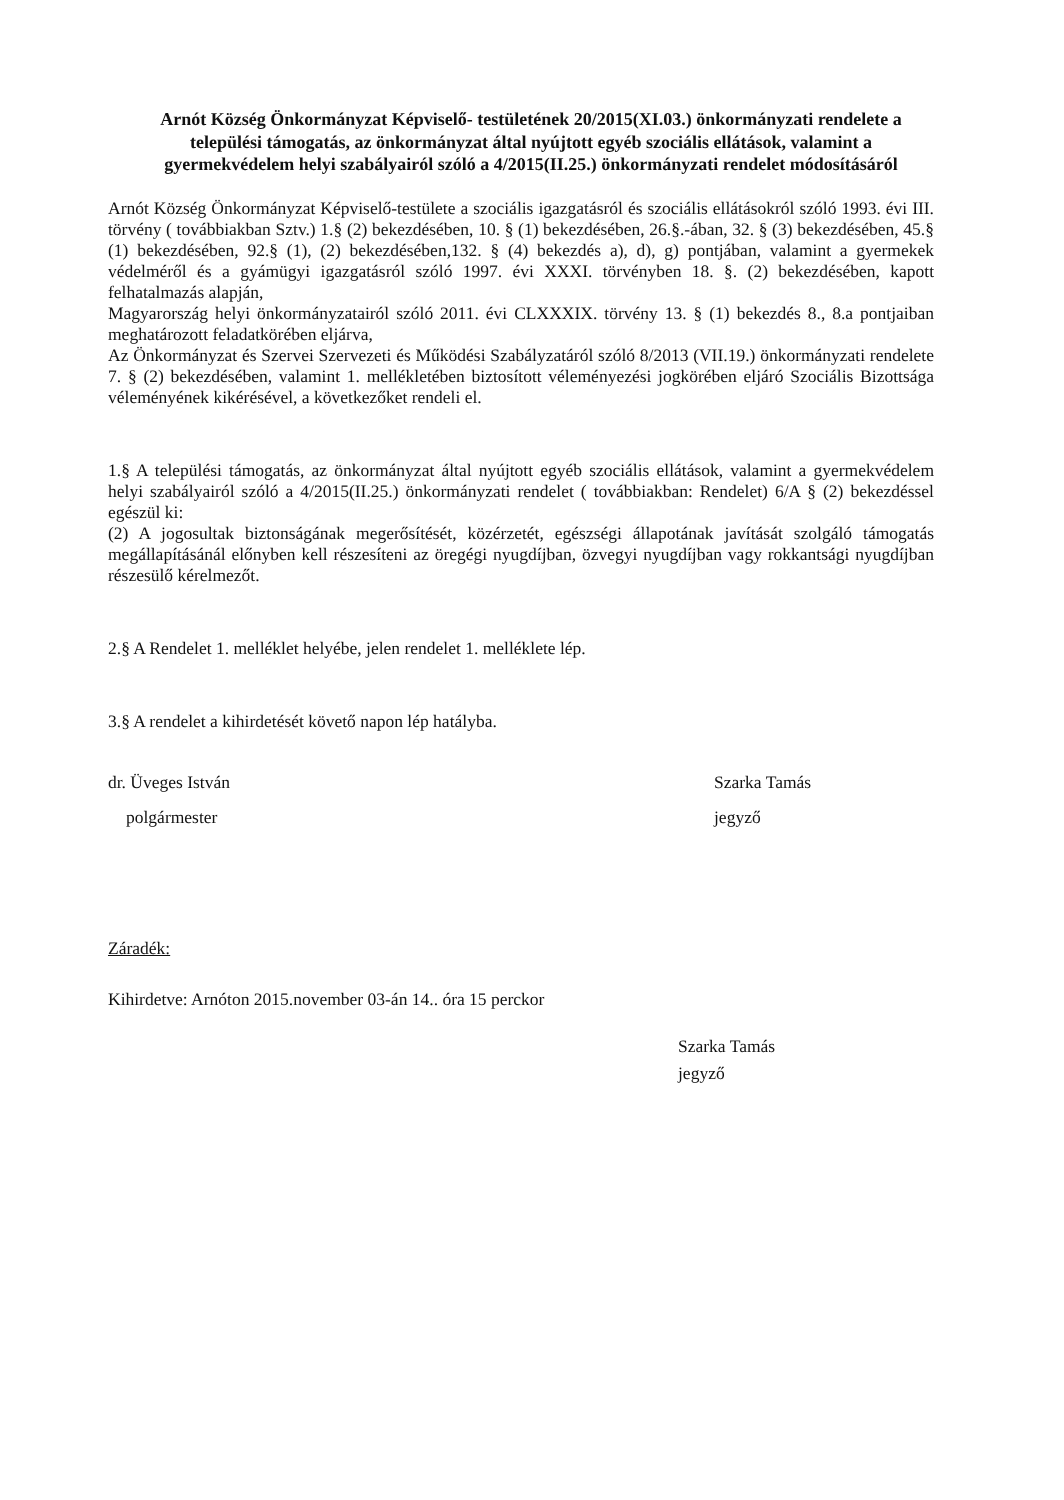Arnót Község Önkormányzat Képviselő- testületének 20/2015(XI.03.) önkormányzati rendelete a települési támogatás, az önkormányzat által nyújtott egyéb szociális ellátások, valamint a gyermekvédelem helyi szabályairól szóló a 4/2015(II.25.) önkormányzati rendelet módosításáról
Arnót Község Önkormányzat Képviselő-testülete a szociális igazgatásról és szociális ellátásokról szóló 1993. évi III. törvény ( továbbiakban Sztv.) 1.§ (2) bekezdésében, 10. § (1) bekezdésében, 26.§.-ában, 32. § (3) bekezdésében, 45.§ (1) bekezdésében, 92.§ (1), (2) bekezdésében,132. § (4) bekezdés a), d), g) pontjában, valamint a gyermekek védelméről és a gyámügyi igazgatásról szóló 1997. évi XXXI. törvényben 18. §. (2) bekezdésében, kapott felhatalmazás alapján,
Magyarország helyi önkormányzatairól szóló 2011. évi CLXXXIX. törvény 13. § (1) bekezdés 8., 8.a pontjaiban meghatározott feladatkörében eljárva,
Az Önkormányzat és Szervei Szervezeti és Működési Szabályzatáról szóló 8/2013 (VII.19.) önkormányzati rendelete 7. § (2) bekezdésében, valamint 1. mellékletében biztosított véleményezési jogkörében eljáró Szociális Bizottsága véleményének kikérésével, a következőket rendeli el.
1.§ A települési támogatás, az önkormányzat által nyújtott egyéb szociális ellátások, valamint a gyermekvédelem helyi szabályairól szóló a 4/2015(II.25.) önkormányzati rendelet ( továbbiakban: Rendelet) 6/A § (2) bekezdéssel egészül ki:
(2) A jogosultak biztonságának megerősítését, közérzetét, egészségi állapotának javítását szolgáló támogatás megállapításánál előnyben kell részesíteni az öregégi nyugdíjban, özvegyi nyugdíjban vagy rokkantsági nyugdíjban részesülő kérelmezőt.
2.§ A Rendelet 1. melléklet helyébe, jelen rendelet 1. melléklete lép.
3.§ A rendelet a kihirdetését követő napon lép hatályba.
dr. Üveges István
polgármester
Szarka Tamás
jegyző
Záradék:
Kihirdetve: Arnóton 2015.november 03-án 14.. óra 15 perckor
Szarka Tamás
jegyző